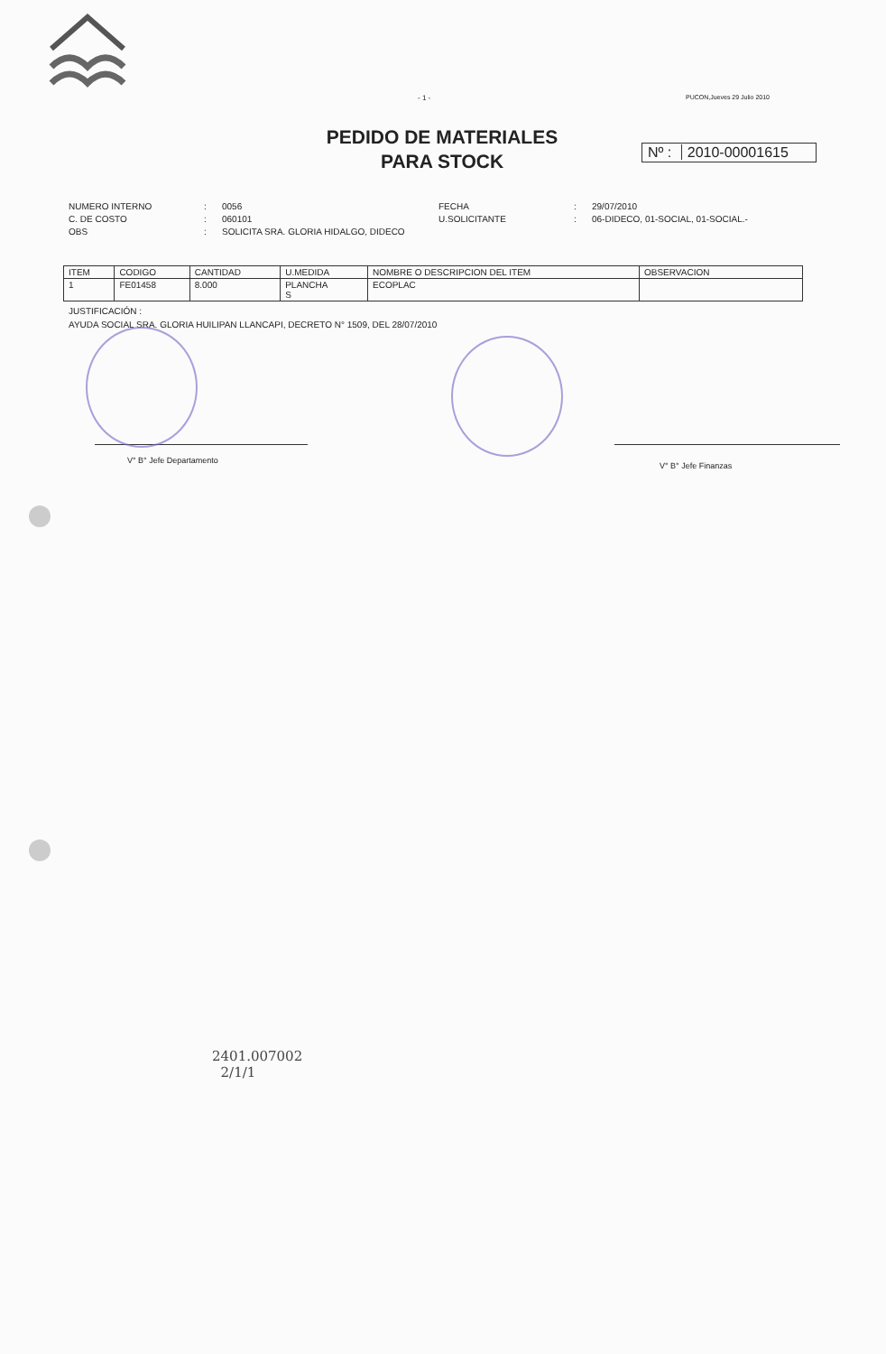- 1 - PUCON,Jueves 29 Julio 2010
PEDIDO DE MATERIALES
PARA STOCK
Nº : 2010-00001615
NUMERO INTERNO
:
0056
FECHA
:
29/07/2010
C. DE COSTO
:
060101
U.SOLICITANTE
:
06-DIDECO, 01-SOCIAL, 01-SOCIAL.-
OBS
:
SOLICITA SRA. GLORIA HIDALGO, DIDECO
| ITEM | CODIGO | CANTIDAD | U.MEDIDA | NOMBRE O DESCRIPCION DEL ITEM | OBSERVACION |
| --- | --- | --- | --- | --- | --- |
| 1 | FE01458 | 8.000 | PLANCHA S | ECOPLAC | |
JUSTIFICACIÓN :
AYUDA SOCIAL SRA. GLORIA HUILIPAN LLANCAPI, DECRETO N° 1509, DEL 28/07/2010
V° B° Jefe Departamento
V° B° Jefe Finanzas
2401.007002
2/1/1